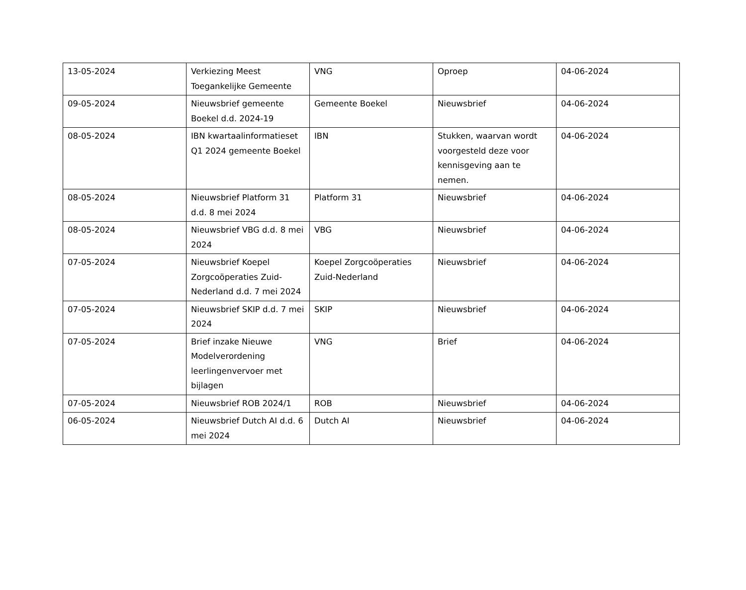| 13-05-2024 | Verkiezing Meest Toegankelijke Gemeente | VNG | Oproep | 04-06-2024 |
| 09-05-2024 | Nieuwsbrief gemeente Boekel d.d. 2024-19 | Gemeente Boekel | Nieuwsbrief | 04-06-2024 |
| 08-05-2024 | IBN kwartaalinformatieset Q1 2024 gemeente Boekel | IBN | Stukken, waarvan wordt voorgesteld deze voor kennisgeving aan te nemen. | 04-06-2024 |
| 08-05-2024 | Nieuwsbrief Platform 31 d.d. 8 mei 2024 | Platform 31 | Nieuwsbrief | 04-06-2024 |
| 08-05-2024 | Nieuwsbrief VBG d.d. 8 mei 2024 | VBG | Nieuwsbrief | 04-06-2024 |
| 07-05-2024 | Nieuwsbrief Koepel Zorgcoöperaties Zuid-Nederland d.d. 7 mei 2024 | Koepel Zorgcoöperaties Zuid-Nederland | Nieuwsbrief | 04-06-2024 |
| 07-05-2024 | Nieuwsbrief SKIP d.d. 7 mei 2024 | SKIP | Nieuwsbrief | 04-06-2024 |
| 07-05-2024 | Brief inzake Nieuwe Modelverordening leerlingenvervoer met bijlagen | VNG | Brief | 04-06-2024 |
| 07-05-2024 | Nieuwsbrief ROB 2024/1 | ROB | Nieuwsbrief | 04-06-2024 |
| 06-05-2024 | Nieuwsbrief Dutch AI d.d. 6 mei 2024 | Dutch AI | Nieuwsbrief | 04-06-2024 |